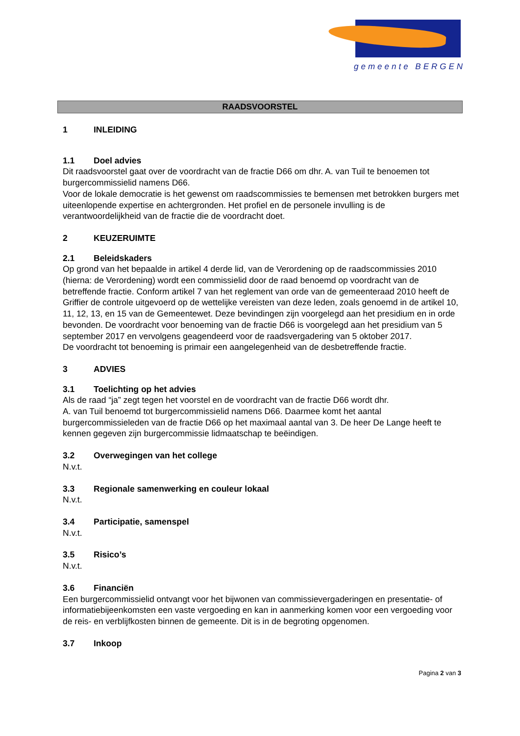gemeente BERGEN
RAADSVOORSTEL
1 INLEIDING
1.1 Doel advies
Dit raadsvoorstel gaat over de voordracht van de fractie D66 om dhr. A. van Tuil te benoemen tot burgercommissielid namens D66.
Voor de lokale democratie is het gewenst om raadscommissies te bemensen met betrokken burgers met uiteenlopende expertise en achtergronden. Het profiel en de personele invulling is de verantwoordelijkheid van de fractie die de voordracht doet.
2 KEUZERUIMTE
2.1 Beleidskaders
Op grond van het bepaalde in artikel 4 derde lid, van de Verordening op de raadscommissies 2010 (hierna: de Verordening) wordt een commissielid door de raad benoemd op voordracht van de betreffende fractie. Conform artikel 7 van het reglement van orde van de gemeenteraad 2010 heeft de Griffier de controle uitgevoerd op de wettelijke vereisten van deze leden, zoals genoemd in de artikel 10, 11, 12, 13, en 15 van de Gemeentewet. Deze bevindingen zijn voorgelegd aan het presidium en in orde bevonden. De voordracht voor benoeming van de fractie D66 is voorgelegd aan het presidium van 5 september 2017 en vervolgens geagendeerd voor de raadsvergadering van 5 oktober 2017.
De voordracht tot benoeming is primair een aangelegenheid van de desbetreffende fractie.
3 ADVIES
3.1 Toelichting op het advies
Als de raad “ja” zegt tegen het voorstel en de voordracht van de fractie D66 wordt dhr.
A. van Tuil benoemd tot burgercommissielid namens D66. Daarmee komt het aantal burgercommissieleden van de fractie D66 op het maximaal aantal van 3. De heer De Lange heeft te kennen gegeven zijn burgercommissie lidmaatschap te beëindigen.
3.2 Overwegingen van het college
N.v.t.
3.3 Regionale samenwerking en couleur lokaal
N.v.t.
3.4 Participatie, samenspel
N.v.t.
3.5 Risico’s
N.v.t.
3.6 Financiën
Een burgercommissielid ontvangt voor het bijwonen van commissievergaderingen en presentatie- of informatiebijeenkomsten een vaste vergoeding en kan in aanmerking komen voor een vergoeding voor de reis- en verblijfkosten binnen de gemeente. Dit is in de begroting opgenomen.
3.7 Inkoop
Pagina 2 van 3